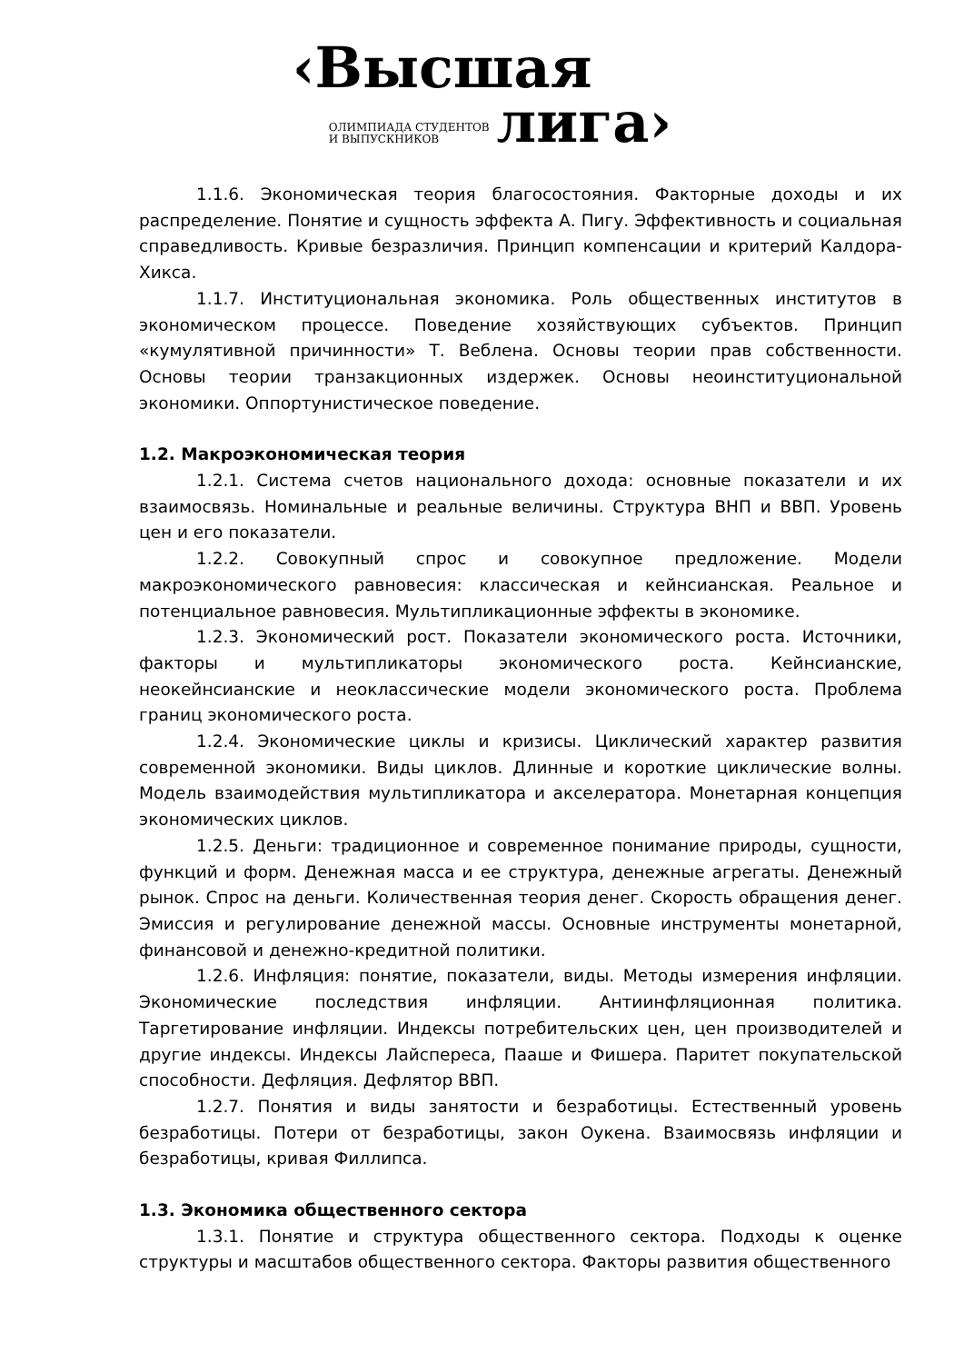‹Высшая
ОЛИМПИАДА СТУДЕНТОВ
И ВЫПУСКНИКОВ
лига›
1.1.6. Экономическая теория благосостояния. Факторные доходы и их распределение. Понятие и сущность эффекта А. Пигу. Эффективность и социальная справедливость. Кривые безразличия. Принцип компенсации и критерий Калдора-Хикса.
1.1.7. Институциональная экономика. Роль общественных институтов в экономическом процессе. Поведение хозяйствующих субъектов. Принцип «кумулятивной причинности» Т. Веблена. Основы теории прав собственности. Основы теории транзакционных издержек. Основы неоинституциональной экономики. Оппортунистическое поведение.
1.2. Макроэкономическая теория
1.2.1. Система счетов национального дохода: основные показатели и их взаимосвязь. Номинальные и реальные величины. Структура ВНП и ВВП. Уровень цен и его показатели.
1.2.2. Совокупный спрос и совокупное предложение. Модели макроэкономического равновесия: классическая и кейнсианская. Реальное и потенциальное равновесия. Мультипликационные эффекты в экономике.
1.2.3. Экономический рост. Показатели экономического роста. Источники, факторы и мультипликаторы экономического роста. Кейнсианские, неокейнсианские и неоклассические модели экономического роста. Проблема границ экономического роста.
1.2.4. Экономические циклы и кризисы. Циклический характер развития современной экономики. Виды циклов. Длинные и короткие циклические волны. Модель взаимодействия мультипликатора и акселератора. Монетарная концепция экономических циклов.
1.2.5. Деньги: традиционное и современное понимание природы, сущности, функций и форм. Денежная масса и ее структура, денежные агрегаты. Денежный рынок. Спрос на деньги. Количественная теория денег. Скорость обращения денег. Эмиссия и регулирование денежной массы. Основные инструменты монетарной, финансовой и денежно-кредитной политики.
1.2.6. Инфляция: понятие, показатели, виды. Методы измерения инфляции. Экономические последствия инфляции. Антиинфляционная политика. Таргетирование инфляции. Индексы потребительских цен, цен производителей и другие индексы. Индексы Лайспереса, Пааше и Фишера. Паритет покупательской способности. Дефляция. Дефлятор ВВП.
1.2.7. Понятия и виды занятости и безработицы. Естественный уровень безработицы. Потери от безработицы, закон Оукена. Взаимосвязь инфляции и безработицы, кривая Филлипса.
1.3. Экономика общественного сектора
1.3.1. Понятие и структура общественного сектора. Подходы к оценке структуры и масштабов общественного сектора. Факторы развития общественного